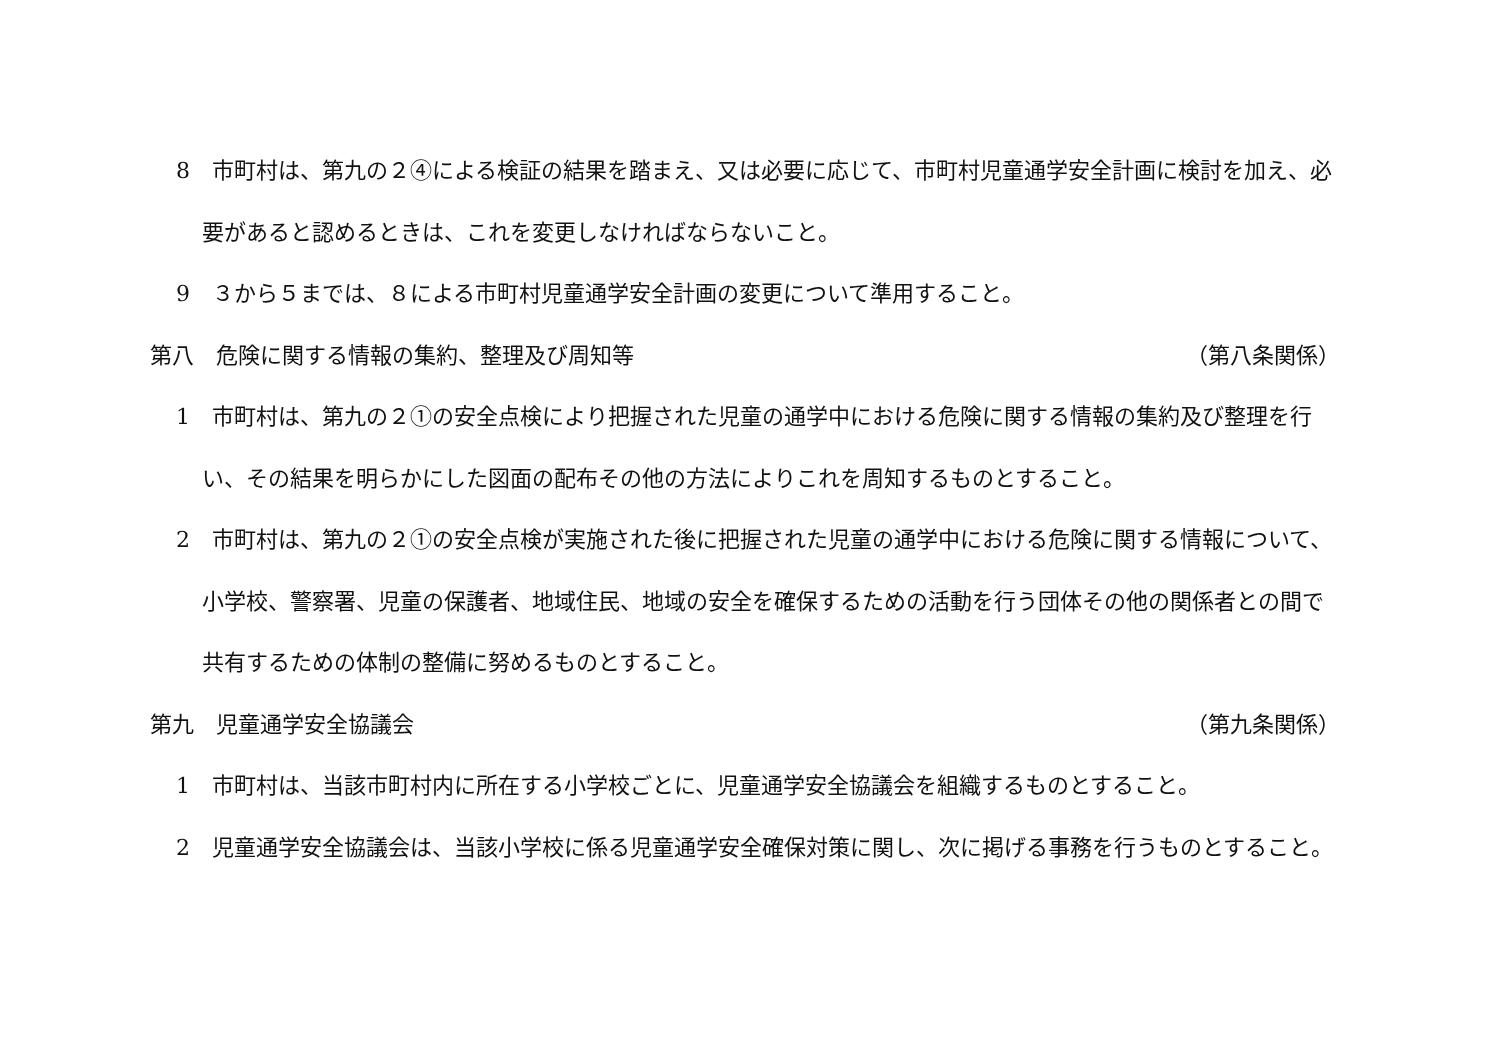8　市町村は、第九の２④による検証の結果を踏まえ、又は必要に応じて、市町村児童通学安全計画に検討を加え、必要があると認めるときは、これを変更しなければならないこと。
9　３から５までは、８による市町村児童通学安全計画の変更について準用すること。
第八　危険に関する情報の集約、整理及び周知等 （第八条関係）
1　市町村は、第九の２①の安全点検により把握された児童の通学中における危険に関する情報の集約及び整理を行い、その結果を明らかにした図面の配布その他の方法によりこれを周知するものとすること。
2　市町村は、第九の２①の安全点検が実施された後に把握された児童の通学中における危険に関する情報について、小学校、警察署、児童の保護者、地域住民、地域の安全を確保するための活動を行う団体その他の関係者との間で共有するための体制の整備に努めるものとすること。
第九　児童通学安全協議会 （第九条関係）
1　市町村は、当該市町村内に所在する小学校ごとに、児童通学安全協議会を組織するものとすること。
2　児童通学安全協議会は、当該小学校に係る児童通学安全確保対策に関し、次に掲げる事務を行うものとすること。